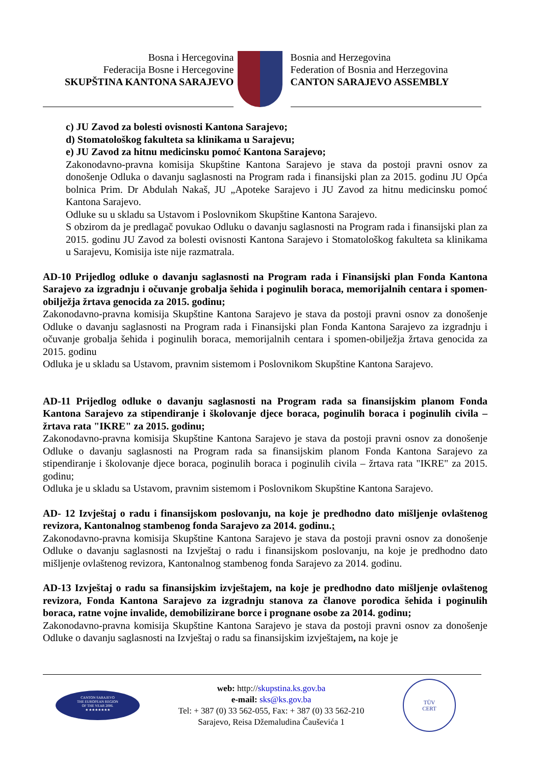Bosna i Hercegovina
Federacija Bosne i Hercegovine
SKUPŠTINA KANTONA SARAJEVO
Bosnia and Herzegovina
Federation of Bosnia and Herzegovina
CANTON SARAJEVO ASSEMBLY
c) JU Zavod za bolesti ovisnosti Kantona Sarajevo;
d) Stomatološkog fakulteta sa klinikama u Sarajevu;
e) JU Zavod za hitnu medicinsku pomoć Kantona Sarajevo;
Zakonodavno-pravna komisija Skupštine Kantona Sarajevo je stava da postoji pravni osnov za donošenje Odluka o davanju saglasnosti na Program rada i finansijski plan za 2015. godinu JU Opća bolnica Prim. Dr Abdulah Nakaš, JU „Apoteke Sarajevo i JU Zavod za hitnu medicinsku pomoć Kantona Sarajevo.
Odluke su u skladu sa Ustavom i Poslovnikom Skupštine Kantona Sarajevo.
S obzirom da je predlagač povukao Odluku o davanju saglasnosti na Program rada i finansijski plan za 2015. godinu JU Zavod za bolesti ovisnosti Kantona Sarajevo i Stomatološkog fakulteta sa klinikama u Sarajevu, Komisija iste nije razmatrala.
AD-10 Prijedlog odluke o davanju saglasnosti na Program rada i Finansijski plan Fonda Kantona Sarajevo za izgradnju i očuvanje grobalja šehida i poginulih boraca, memorijalnih centara i spomen-obilježja žrtava genocida za 2015. godinu;
Zakonodavno-pravna komisija Skupštine Kantona Sarajevo je stava da postoji pravni osnov za donošenje Odluke o davanju saglasnosti na Program rada i Finansijski plan Fonda Kantona Sarajevo za izgradnju i očuvanje grobalja šehida i poginulih boraca, memorijalnih centara i spomen-obilježja žrtava genocida za 2015. godinu
Odluka je u skladu sa Ustavom, pravnim sistemom i Poslovnikom Skupštine Kantona Sarajevo.
AD-11 Prijedlog odluke o davanju saglasnosti na Program rada sa finansijskim planom Fonda Kantona Sarajevo za stipendiranje i školovanje djece boraca, poginulih boraca i poginulih civila – žrtava rata "IKRE" za 2015. godinu;
Zakonodavno-pravna komisija Skupštine Kantona Sarajevo je stava da postoji pravni osnov za donošenje Odluke o davanju saglasnosti na Program rada sa finansijskim planom Fonda Kantona Sarajevo za stipendiranje i školovanje djece boraca, poginulih boraca i poginulih civila – žrtava rata "IKRE" za 2015. godinu;
Odluka je u skladu sa Ustavom, pravnim sistemom i Poslovnikom Skupštine Kantona Sarajevo.
AD- 12 Izvještaj o radu i finansijskom poslovanju, na koje je predhodno dato mišljenje ovlaštenog revizora, Kantonalnog stambenog fonda Sarajevo za 2014. godinu.;
Zakonodavno-pravna komisija Skupštine Kantona Sarajevo je stava da postoji pravni osnov za donošenje Odluke o davanju saglasnosti na Izvještaj o radu i finansijskom poslovanju, na koje je predhodno dato mišljenje ovlaštenog revizora, Kantonalnog stambenog fonda Sarajevo za 2014. godinu.
AD-13 Izvještaj o radu sa finansijskim izvještajem, na koje je predhodno dato mišljenje ovlaštenog revizora, Fonda Kantona Sarajevo za izgradnju stanova za članove porodica šehida i poginulih boraca, ratne vojne invalide, demobilizirane borce i prognane osobe za 2014. godinu;
Zakonodavno-pravna komisija Skupštine Kantona Sarajevo je stava da postoji pravni osnov za donošenje Odluke o davanju saglasnosti na Izvještaj o radu sa finansijskim izvještajem, na koje je
CANTON SARAJEVO
THE EUROPEAN REGION
OF THE YEAR 2006.
★ ★★★★★★★
web: http://skupstina.ks.gov.ba
e-mail: sks@ks.gov.ba
Tel: + 387 (0) 33 562-055, Fax: + 387 (0) 33 562-210
Sarajevo, Reisa Džemaludina Čauševića 1
TÜV
CERT